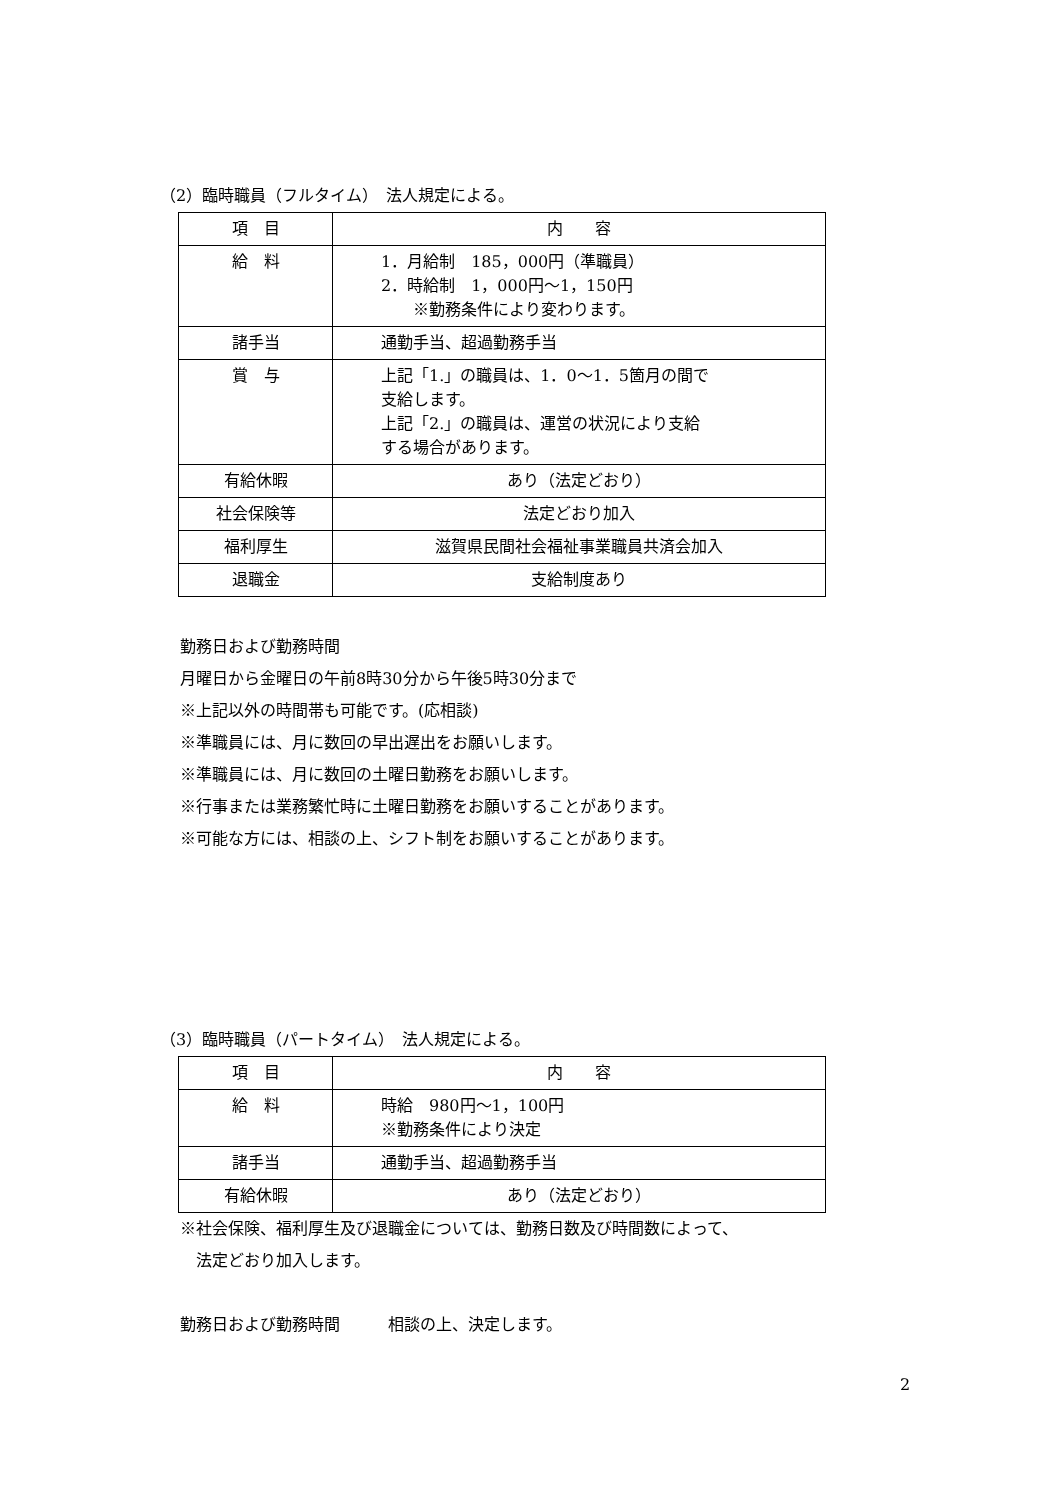（2）臨時職員（フルタイム）　法人規定による。
| 項 目 | 内 容 |
| 給 料 | 1．月給制 185，000円（準職員） 2．時給制 1，000円～1，150円 ※勤務条件により変わります。 |
| 諸手当 | 通勤手当、超過勤務手当 |
| 賞 与 | 上記「1.」の職員は、1．0～1．5箇月の間で 支給します。 上記「2.」の職員は、運営の状況により支給 する場合があります。 |
| 有給休暇 | あり（法定どおり） |
| 社会保険等 | 法定どおり加入 |
| 福利厚生 | 滋賀県民間社会福祉事業職員共済会加入 |
| 退職金 | 支給制度あり |
勤務日および勤務時間
月曜日から金曜日の午前8時30分から午後5時30分まで
※上記以外の時間帯も可能です。(応相談)
※準職員には、月に数回の早出遅出をお願いします。
※準職員には、月に数回の土曜日勤務をお願いします。
※行事または業務繁忙時に土曜日勤務をお願いすることがあります。
※可能な方には、相談の上、シフト制をお願いすることがあります。
（3）臨時職員（パートタイム）　法人規定による。
| 項 目 | 内 容 |
| 給 料 | 時給 980円～1，100円 ※勤務条件により決定 |
| 諸手当 | 通勤手当、超過勤務手当 |
| 有給休暇 | あり（法定どおり） |
※社会保険、福利厚生及び退職金については、勤務日数及び時間数によって、
　法定どおり加入します。
勤務日および勤務時間　　　相談の上、決定します。
2